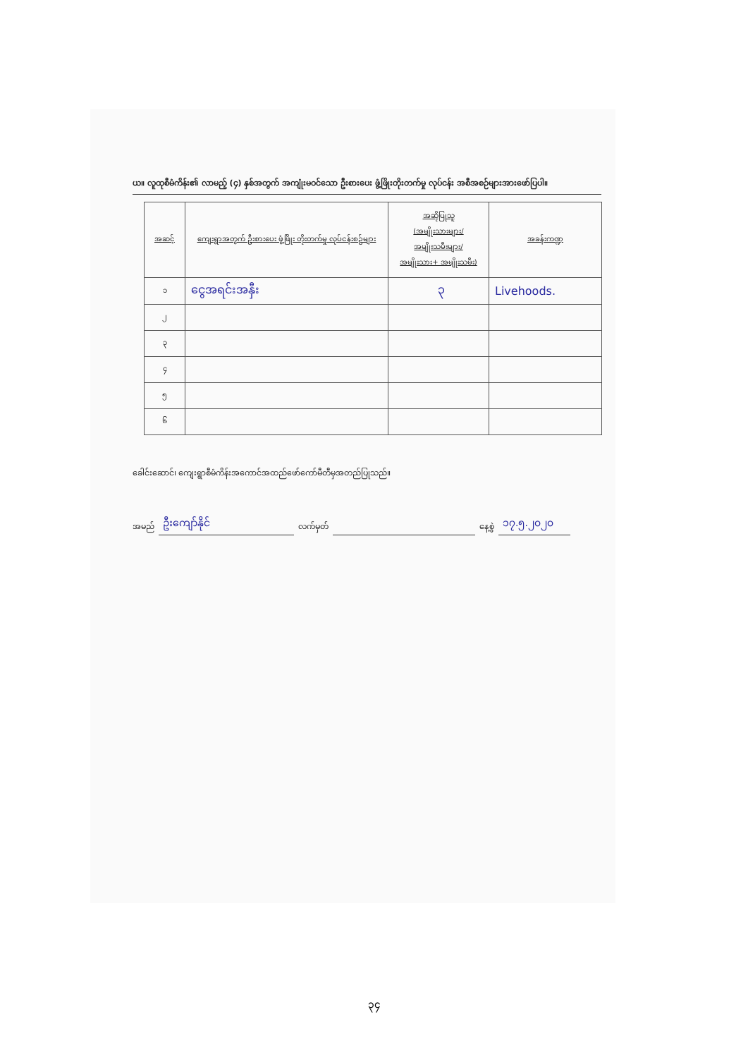ယ။ လူထုစီမံကိန်း၏ လာမည့် (၄) နှစ်အတွက် အကျုံးမဝင်သော ဦးစားပေး ဖွံ့ဖြိုးတိုးတက်မှု လုပ်ငန်း အစီအစဉ်များအားဖော်ပြပါ။
| အဆင့် | ကျေးရွာအတွက် ဦးစားပေး ဖွံ့ဖြိုး တိုးတက်မှု လုပ်ငန်းစဉ်များ | အဆိုပြုသူ (အမျိုးသားများ/ အမျိုးသမီးများ/ အမျိုးသား+ အမျိုးသမီး) | အခန်းကဏ္ဍ |
| --- | --- | --- | --- |
| ၁ | ငွေအရင်းအနှီး | ၃ | Livehoods. |
| ၂ | | | |
| ၃ | | | |
| ၄ | | | |
| ၅ | | | |
| ၆ | | | |
ခေါင်းဆောင်၊ ကျေးရွာစီမံကိန်းအကောင်အထည်ဖော်ကော်မီတီမှအတည်ပြုသည်။
အမည် ဦးကျော်နိုင် လက်မှတ် နေ့စွဲ ၁၇.၅.၂၀၂၀
၃၄